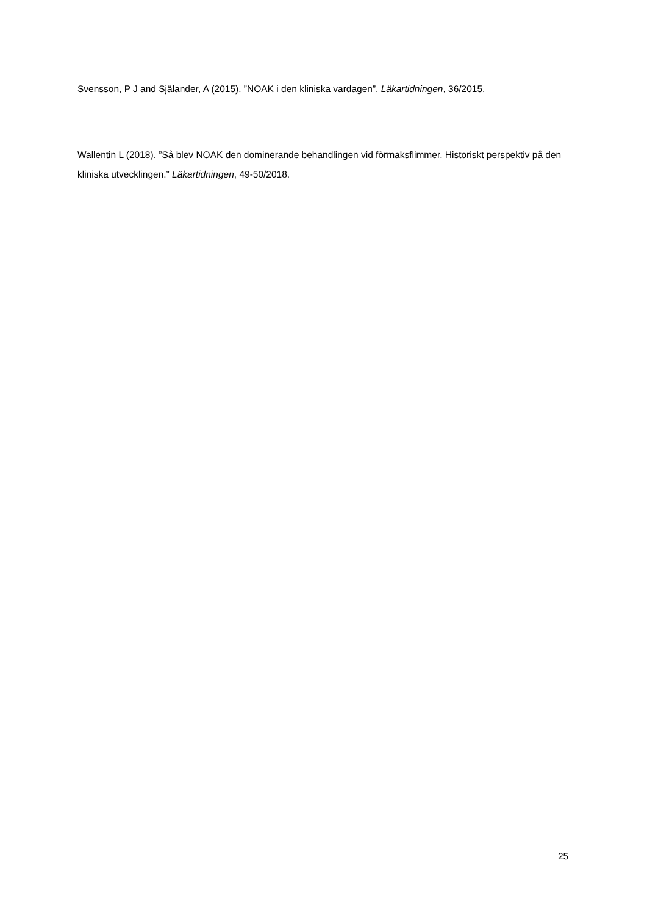Svensson, P J and Själander, A (2015). ”NOAK i den kliniska vardagen”, Läkartidningen, 36/2015.
Wallentin L (2018). ”Så blev NOAK den dominerande behandlingen vid förmaksflimmer. Historiskt perspektiv på den kliniska utvecklingen.” Läkartidningen, 49-50/2018.
25